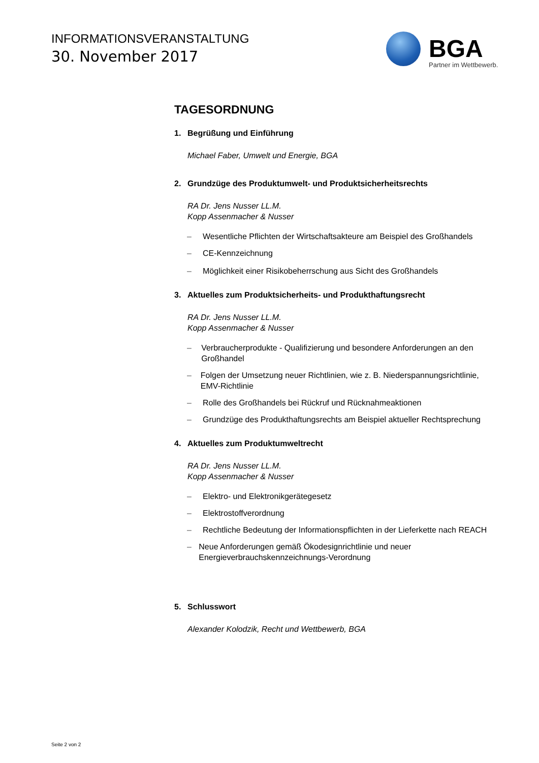INFORMATIONSVERANSTALTUNG
30. November 2017
BGA
Partner im Wettbewerb.
TAGESORDNUNG
1. Begrüßung und Einführung
Michael Faber, Umwelt und Energie, BGA
2. Grundzüge des Produktumwelt- und Produktsicherheitsrechts
RA Dr. Jens Nusser LL.M.
Kopp Assenmacher & Nusser
– Wesentliche Pflichten der Wirtschaftsakteure am Beispiel des Großhandels
– CE-Kennzeichnung
– Möglichkeit einer Risikobeherrschung aus Sicht des Großhandels
3. Aktuelles zum Produktsicherheits- und Produkthaftungsrecht
RA Dr. Jens Nusser LL.M.
Kopp Assenmacher & Nusser
– Verbraucherprodukte - Qualifizierung und besondere Anforderungen an den Großhandel
– Folgen der Umsetzung neuer Richtlinien, wie z. B. Niederspannungsrichtlinie, EMV-Richtlinie
– Rolle des Großhandels bei Rückruf und Rücknahmeaktionen
– Grundzüge des Produkthaftungsrechts am Beispiel aktueller Rechtsprechung
4. Aktuelles zum Produktumweltrecht
RA Dr. Jens Nusser LL.M.
Kopp Assenmacher & Nusser
– Elektro- und Elektronikgerätegesetz
– Elektrostoffverordnung
– Rechtliche Bedeutung der Informationspflichten in der Lieferkette nach REACH
– Neue Anforderungen gemäß Ökodesignrichtlinie und neuer Energieverbrauchskennzeichnungs-Verordnung
5. Schlusswort
Alexander Kolodzik, Recht und Wettbewerb, BGA
Seite 2 von 2